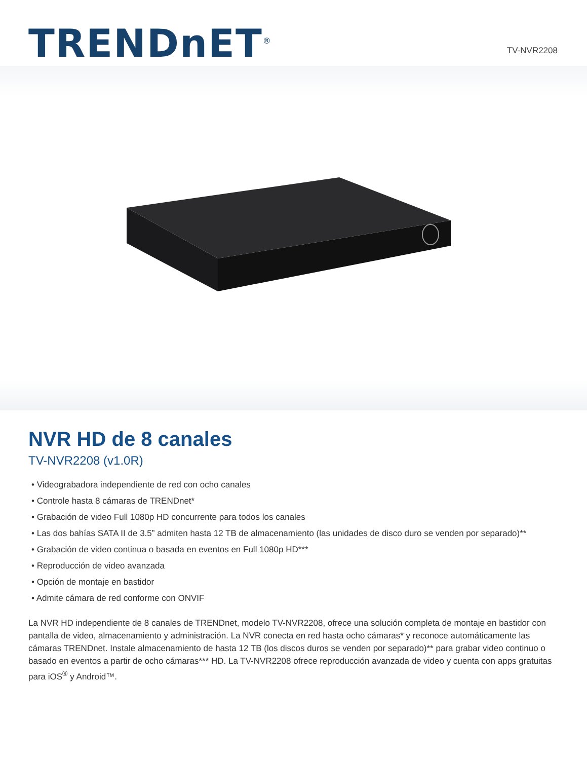TRENDnET<sup>®</sup>
TV-NVR2208
NVR HD de 8 canales
TV-NVR2208 (v1.0R)
• Videograbadora independiente de red con ocho canales
• Controle hasta 8 cámaras de TRENDnet*
• Grabación de video Full 1080p HD concurrente para todos los canales
• Las dos bahías SATA II de 3.5” admiten hasta 12 TB de almacenamiento (las unidades de disco duro se venden por separado)**
• Grabación de video continua o basada en eventos en Full 1080p HD***
• Reproducción de video avanzada
• Opción de montaje en bastidor
• Admite cámara de red conforme con ONVIF
La NVR HD independiente de 8 canales de TRENDnet, modelo TV-NVR2208, ofrece una solución completa de montaje en bastidor con pantalla de video, almacenamiento y administración. La NVR conecta en red hasta ocho cámaras* y reconoce automáticamente las cámaras TRENDnet. Instale almacenamiento de hasta 12 TB (los discos duros se venden por separado)** para grabar video continuo o basado en eventos a partir de ocho cámaras*** HD. La TV-NVR2208 ofrece reproducción avanzada de video y cuenta con apps gratuitas para iOS<sup>®</sup> y Android™.